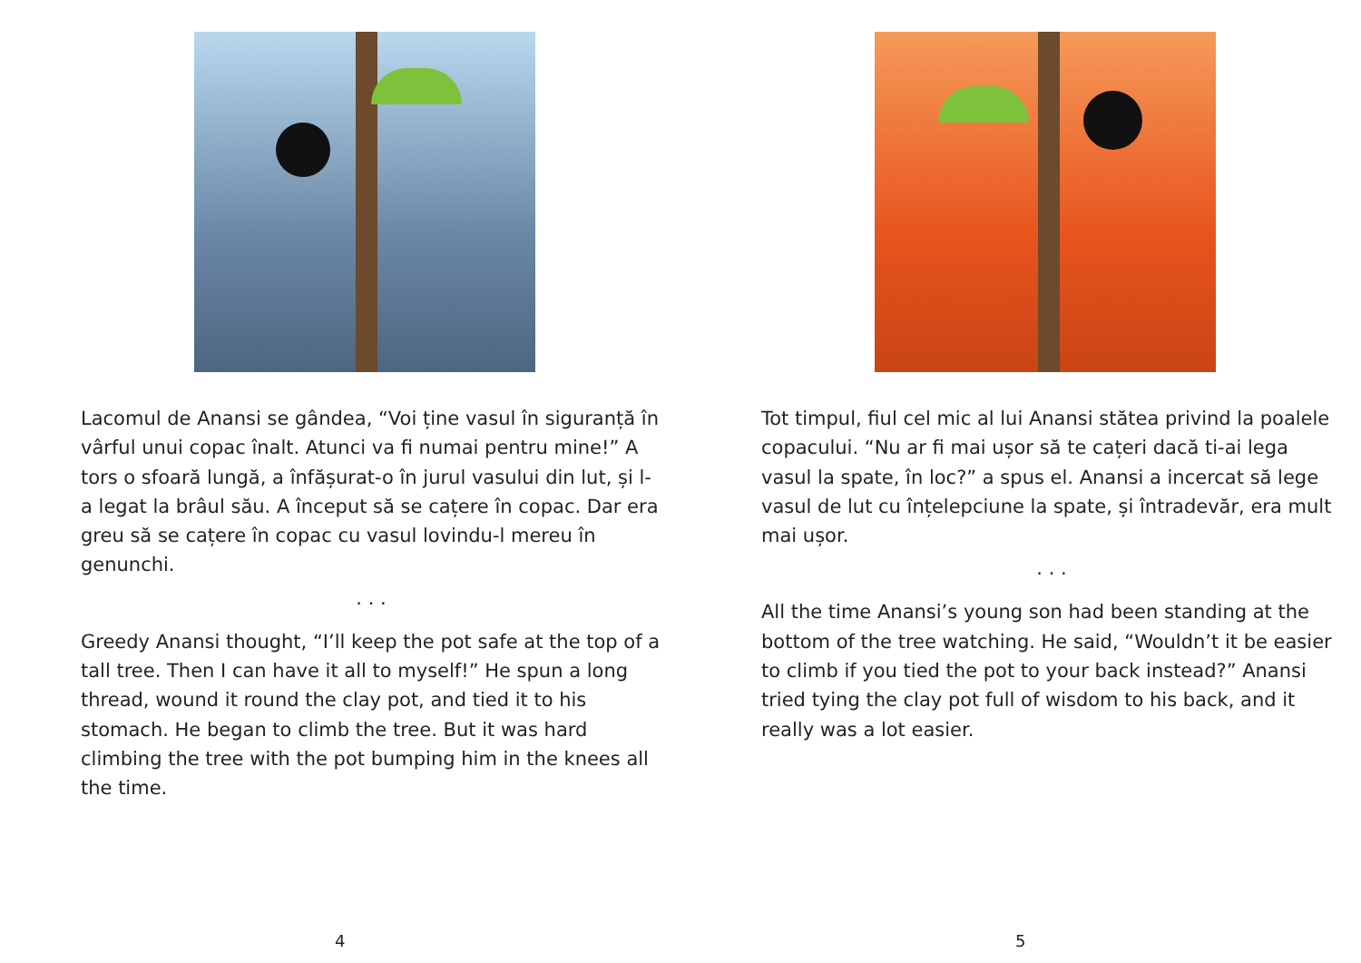Lacomul de Anansi se gândea, “Voi ține vasul în siguranță în vârful unui copac înalt. Atunci va fi numai pentru mine!” A tors o sfoară lungă, a înfășurat-o în jurul vasului din lut, și l-a legat la brâul său. A început să se cațere în copac. Dar era greu să se cațere în copac cu vasul lovindu-l mereu în genunchi.
. . .
Greedy Anansi thought, “I’ll keep the pot safe at the top of a tall tree. Then I can have it all to myself!” He spun a long thread, wound it round the clay pot, and tied it to his stomach. He began to climb the tree. But it was hard climbing the tree with the pot bumping him in the knees all the time.
4
Tot timpul, fiul cel mic al lui Anansi stătea privind la poalele copacului. “Nu ar fi mai ușor să te cațeri dacă ti-ai lega vasul la spate, în loc?” a spus el. Anansi a incercat să lege vasul de lut cu înțelepciune la spate, și întradevăr, era mult mai ușor.
. . .
All the time Anansi’s young son had been standing at the bottom of the tree watching. He said, “Wouldn’t it be easier to climb if you tied the pot to your back instead?” Anansi tried tying the clay pot full of wisdom to his back, and it really was a lot easier.
5